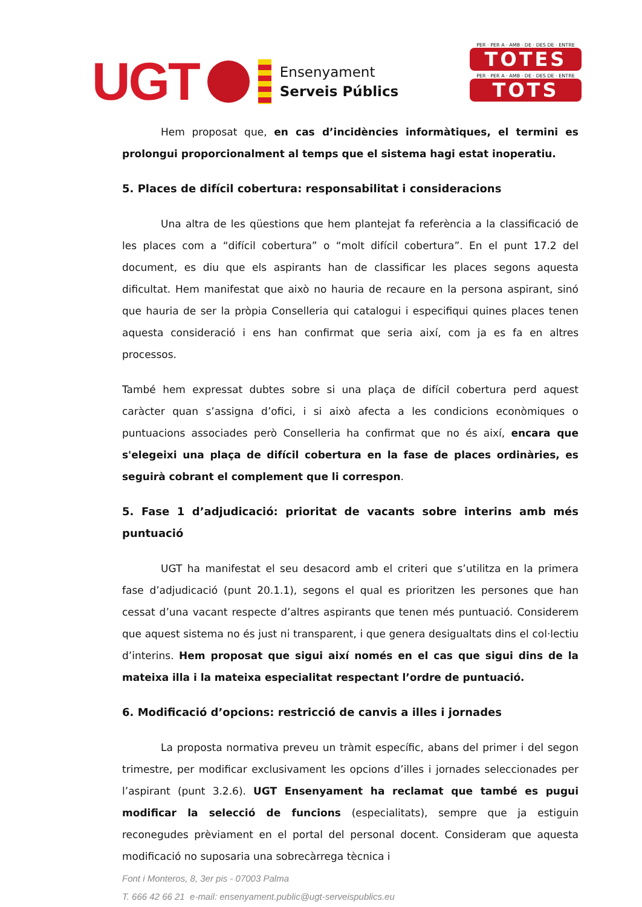UGT Ensenyament
Serveis Públics
PER · PER A · AMB · DE · DES DE · ENTRE
TOTES
PER · PER A · AMB · DE · DES DE · ENTRE
TOTS
Hem proposat que, en cas d’incidències informàtiques, el termini es prolongui proporcionalment al temps que el sistema hagi estat inoperatiu.
5. Places de difícil cobertura: responsabilitat i consideracions
Una altra de les qüestions que hem plantejat fa referència a la classificació de les places com a “difícil cobertura” o “molt difícil cobertura”. En el punt 17.2 del document, es diu que els aspirants han de classificar les places segons aquesta dificultat. Hem manifestat que això no hauria de recaure en la persona aspirant, sinó que hauria de ser la pròpia Conselleria qui catalogui i especifiqui quines places tenen aquesta consideració i ens han confirmat que seria així, com ja es fa en altres processos.
També hem expressat dubtes sobre si una plaça de difícil cobertura perd aquest caràcter quan s’assigna d’ofici, i si això afecta a les condicions econòmiques o puntuacions associades però Conselleria ha confirmat que no és així, encara que s'elegeixi una plaça de difícil cobertura en la fase de places ordinàries, es seguirà cobrant el complement que li correspon.
5. Fase 1 d’adjudicació: prioritat de vacants sobre interins amb més puntuació
UGT ha manifestat el seu desacord amb el criteri que s’utilitza en la primera fase d’adjudicació (punt 20.1.1), segons el qual es prioritzen les persones que han cessat d’una vacant respecte d’altres aspirants que tenen més puntuació. Considerem que aquest sistema no és just ni transparent, i que genera desigualtats dins el col·lectiu d’interins. Hem proposat que sigui així només en el cas que sigui dins de la mateixa illa i la mateixa especialitat respectant l’ordre de puntuació.
6. Modificació d’opcions: restricció de canvis a illes i jornades
La proposta normativa preveu un tràmit específic, abans del primer i del segon trimestre, per modificar exclusivament les opcions d’illes i jornades seleccionades per l’aspirant (punt 3.2.6). UGT Ensenyament ha reclamat que també es pugui modificar la selecció de funcions (especialitats), sempre que ja estiguin reconegudes prèviament en el portal del personal docent. Consideram que aquesta modificació no suposaria una sobrecàrrega tècnica i
Font i Monteros, 8, 3er pis - 07003 Palma
T. 666 42 66 21 e-mail: ensenyament.public@ugt-serveispublics.eu